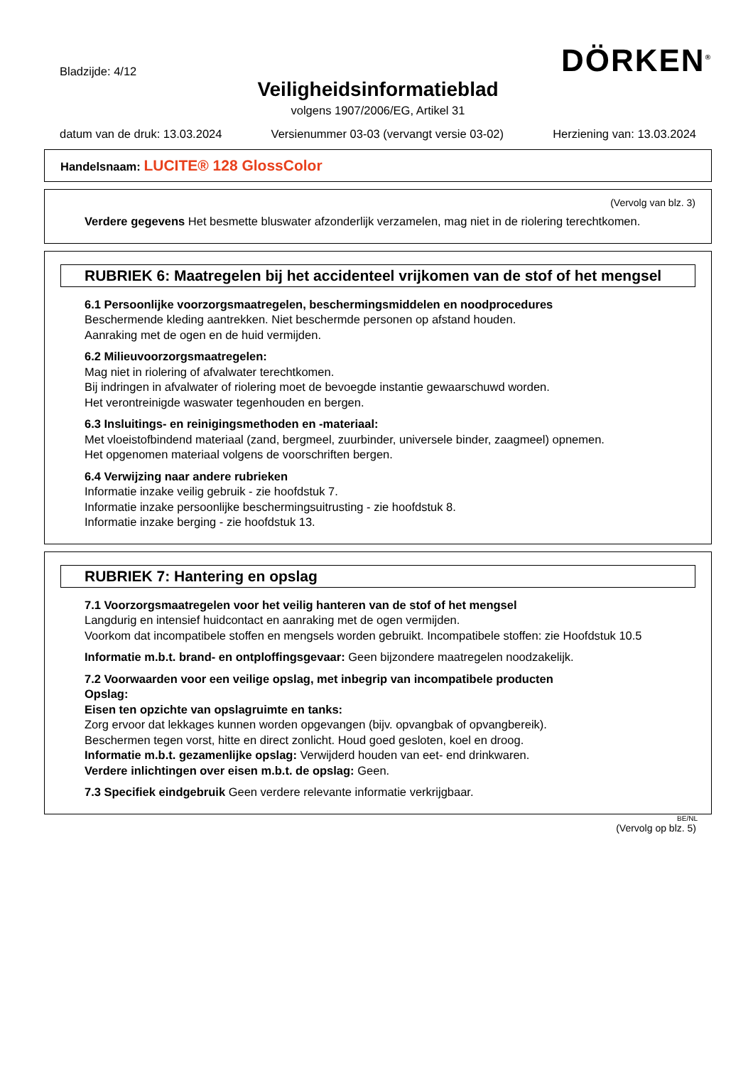Bladzijde: 4/12
DÖRKEN<sup>®</sup>
Veiligheidsinformatieblad
volgens 1907/2006/EG, Artikel 31
datum van de druk: 13.03.2024 Versienummer 03-03 (vervangt versie 03-02) Herziening van: 13.03.2024
Handelsnaam: LUCITE® 128 GlossColor
(Vervolg van blz. 3)
Verdere gegevens Het besmette bluswater afzonderlijk verzamelen, mag niet in de riolering terechtkomen.
RUBRIEK 6: Maatregelen bij het accidenteel vrijkomen van de stof of het mengsel
6.1 Persoonlijke voorzorgsmaatregelen, beschermingsmiddelen en noodprocedures
Beschermende kleding aantrekken. Niet beschermde personen op afstand houden.
Aanraking met de ogen en de huid vermijden.
6.2 Milieuvoorzorgsmaatregelen:
Mag niet in riolering of afvalwater terechtkomen.
Bij indringen in afvalwater of riolering moet de bevoegde instantie gewaarschuwd worden.
Het verontreinigde waswater tegenhouden en bergen.
6.3 Insluitings- en reinigingsmethoden en -materiaal:
Met vloeistofbindend materiaal (zand, bergmeel, zuurbinder, universele binder, zaagmeel) opnemen.
Het opgenomen materiaal volgens de voorschriften bergen.
6.4 Verwijzing naar andere rubrieken
Informatie inzake veilig gebruik - zie hoofdstuk 7.
Informatie inzake persoonlijke beschermingsuitrusting - zie hoofdstuk 8.
Informatie inzake berging - zie hoofdstuk 13.
RUBRIEK 7: Hantering en opslag
7.1 Voorzorgsmaatregelen voor het veilig hanteren van de stof of het mengsel
Langdurig en intensief huidcontact en aanraking met de ogen vermijden.
Voorkom dat incompatibele stoffen en mengsels worden gebruikt. Incompatibele stoffen: zie Hoofdstuk 10.5
Informatie m.b.t. brand- en ontploffingsgevaar: Geen bijzondere maatregelen noodzakelijk.
7.2 Voorwaarden voor een veilige opslag, met inbegrip van incompatibele producten
Opslag:
Eisen ten opzichte van opslagruimte en tanks:
Zorg ervoor dat lekkages kunnen worden opgevangen (bijv. opvangbak of opvangbereik).
Beschermen tegen vorst, hitte en direct zonlicht. Houd goed gesloten, koel en droog.
Informatie m.b.t. gezamenlijke opslag: Verwijderd houden van eet- end drinkwaren.
Verdere inlichtingen over eisen m.b.t. de opslag: Geen.
7.3 Specifiek eindgebruik Geen verdere relevante informatie verkrijgbaar.
BE/NL
(Vervolg op blz. 5)